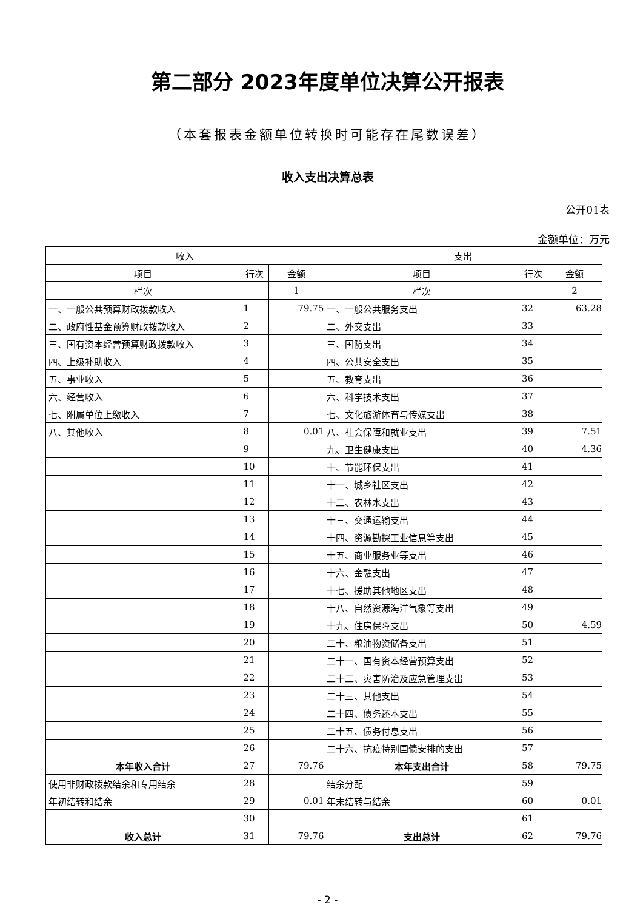第二部分 2023年度单位决算公开报表
（本套报表金额单位转换时可能存在尾数误差）
收入支出决算总表
公开01表
金额单位：万元
| 收入 | | | 支出 | | |
| --- | --- | --- | --- | --- | --- |
| 项目 | 行次 | 金额 | 项目 | 行次 | 金额 |
| 栏次 | | 1 | 栏次 | | 2 |
| 一、一般公共预算财政拨款收入 | 1 | 79.75 | 一、一般公共服务支出 | 32 | 63.28 |
| 二、政府性基金预算财政拨款收入 | 2 | | 二、外交支出 | 33 | |
| 三、国有资本经营预算财政拨款收入 | 3 | | 三、国防支出 | 34 | |
| 四、上级补助收入 | 4 | | 四、公共安全支出 | 35 | |
| 五、事业收入 | 5 | | 五、教育支出 | 36 | |
| 六、经营收入 | 6 | | 六、科学技术支出 | 37 | |
| 七、附属单位上缴收入 | 7 | | 七、文化旅游体育与传媒支出 | 38 | |
| 八、其他收入 | 8 | 0.01 | 八、社会保障和就业支出 | 39 | 7.51 |
| | 9 | | 九、卫生健康支出 | 40 | 4.36 |
| | 10 | | 十、节能环保支出 | 41 | |
| | 11 | | 十一、城乡社区支出 | 42 | |
| | 12 | | 十二、农林水支出 | 43 | |
| | 13 | | 十三、交通运输支出 | 44 | |
| | 14 | | 十四、资源勘探工业信息等支出 | 45 | |
| | 15 | | 十五、商业服务业等支出 | 46 | |
| | 16 | | 十六、金融支出 | 47 | |
| | 17 | | 十七、援助其他地区支出 | 48 | |
| | 18 | | 十八、自然资源海洋气象等支出 | 49 | |
| | 19 | | 十九、住房保障支出 | 50 | 4.59 |
| | 20 | | 二十、粮油物资储备支出 | 51 | |
| | 21 | | 二十一、国有资本经营预算支出 | 52 | |
| | 22 | | 二十二、灾害防治及应急管理支出 | 53 | |
| | 23 | | 二十三、其他支出 | 54 | |
| | 24 | | 二十四、债务还本支出 | 55 | |
| | 25 | | 二十五、债务付息支出 | 56 | |
| | 26 | | 二十六、抗疫特别国债安排的支出 | 57 | |
| 本年收入合计 | 27 | 79.76 | 本年支出合计 | 58 | 79.75 |
| 使用非财政拨款结余和专用结余 | 28 | | 结余分配 | 59 | |
| 年初结转和结余 | 29 | 0.01 | 年末结转与结余 | 60 | 0.01 |
| | 30 | | | 61 | |
| 收入总计 | 31 | 79.76 | 支出总计 | 62 | 79.76 |
- 2 -